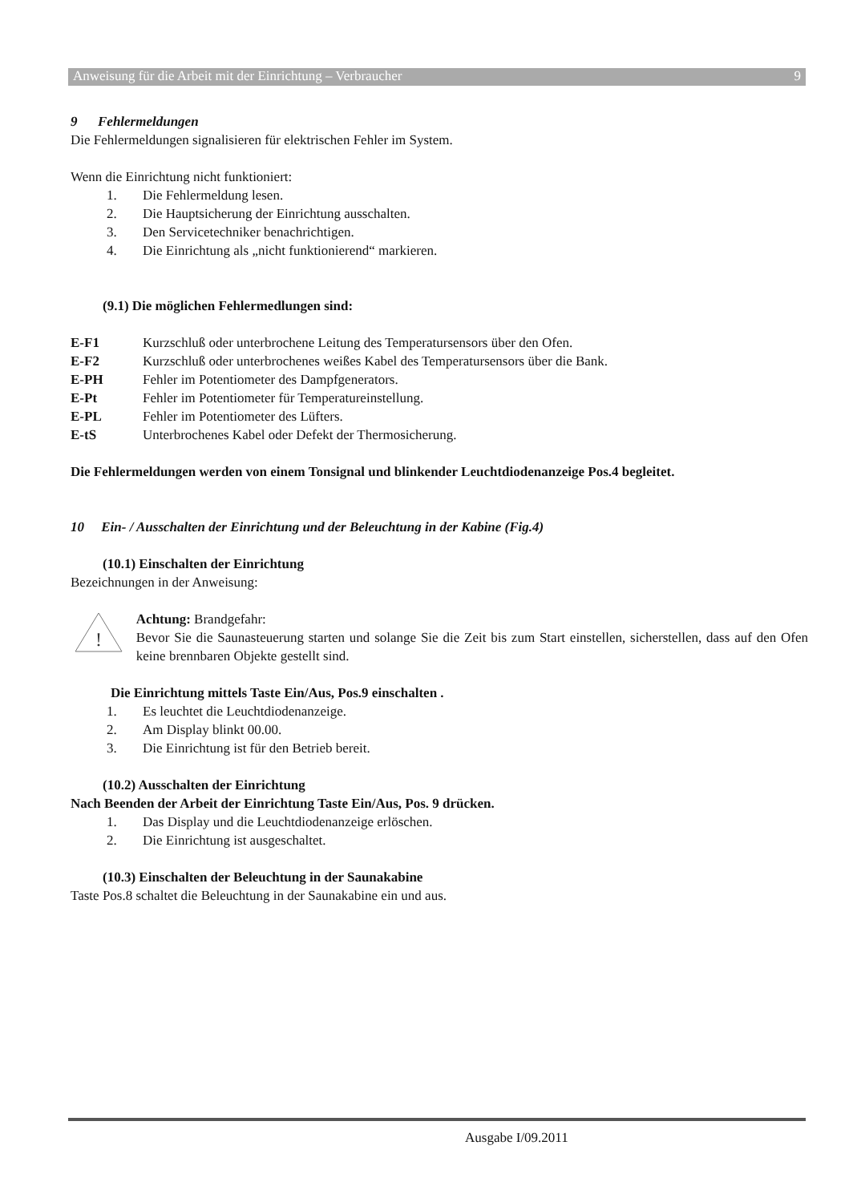Anweisung für die Arbeit mit der Einrichtung – Verbraucher 9
9 Fehlermeldungen
Die Fehlermeldungen signalisieren für elektrischen Fehler im System.
Wenn die Einrichtung nicht funktioniert:
1. Die Fehlermeldung lesen.
2. Die Hauptsicherung der Einrichtung ausschalten.
3. Den Servicetechniker benachrichtigen.
4. Die Einrichtung als „nicht funktionierend“ markieren.
(9.1) Die möglichen Fehlermedlungen sind:
E-F1 Kurzschluß oder unterbrochene Leitung des Temperatursensors über den Ofen.
E-F2 Kurzschluß oder unterbrochenes weißes Kabel des Temperatursensors über die Bank.
E-PH Fehler im Potentiometer des Dampfgenerators.
E-Pt Fehler im Potentiometer für Temperatureinstellung.
E-PL Fehler im Potentiometer des Lüfters.
E-tS Unterbrochenes Kabel oder Defekt der Thermosicherung.
Die Fehlermeldungen werden von einem Tonsignal und blinkender Leuchtdiodenanzeige Pos.4 begleitet.
10 Ein- / Ausschalten der Einrichtung und der Beleuchtung in der Kabine (Fig.4)
(10.1) Einschalten der Einrichtung
Bezeichnungen in der Anweisung:
!
Achtung: Brandgefahr:
Bevor Sie die Saunasteuerung starten und solange Sie die Zeit bis zum Start einstellen, sicherstellen, dass auf den Ofen keine brennbaren Objekte gestellt sind.
Die Einrichtung mittels Taste Ein/Aus, Pos.9 einschalten .
1. Es leuchtet die Leuchtdiodenanzeige.
2. Am Display blinkt 00.00.
3. Die Einrichtung ist für den Betrieb bereit.
(10.2) Ausschalten der Einrichtung
Nach Beenden der Arbeit der Einrichtung Taste Ein/Aus, Pos. 9 drücken.
1. Das Display und die Leuchtdiodenanzeige erlöschen.
2. Die Einrichtung ist ausgeschaltet.
(10.3) Einschalten der Beleuchtung in der Saunakabine
Taste Pos.8 schaltet die Beleuchtung in der Saunakabine ein und aus.
Ausgabe I/09.2011